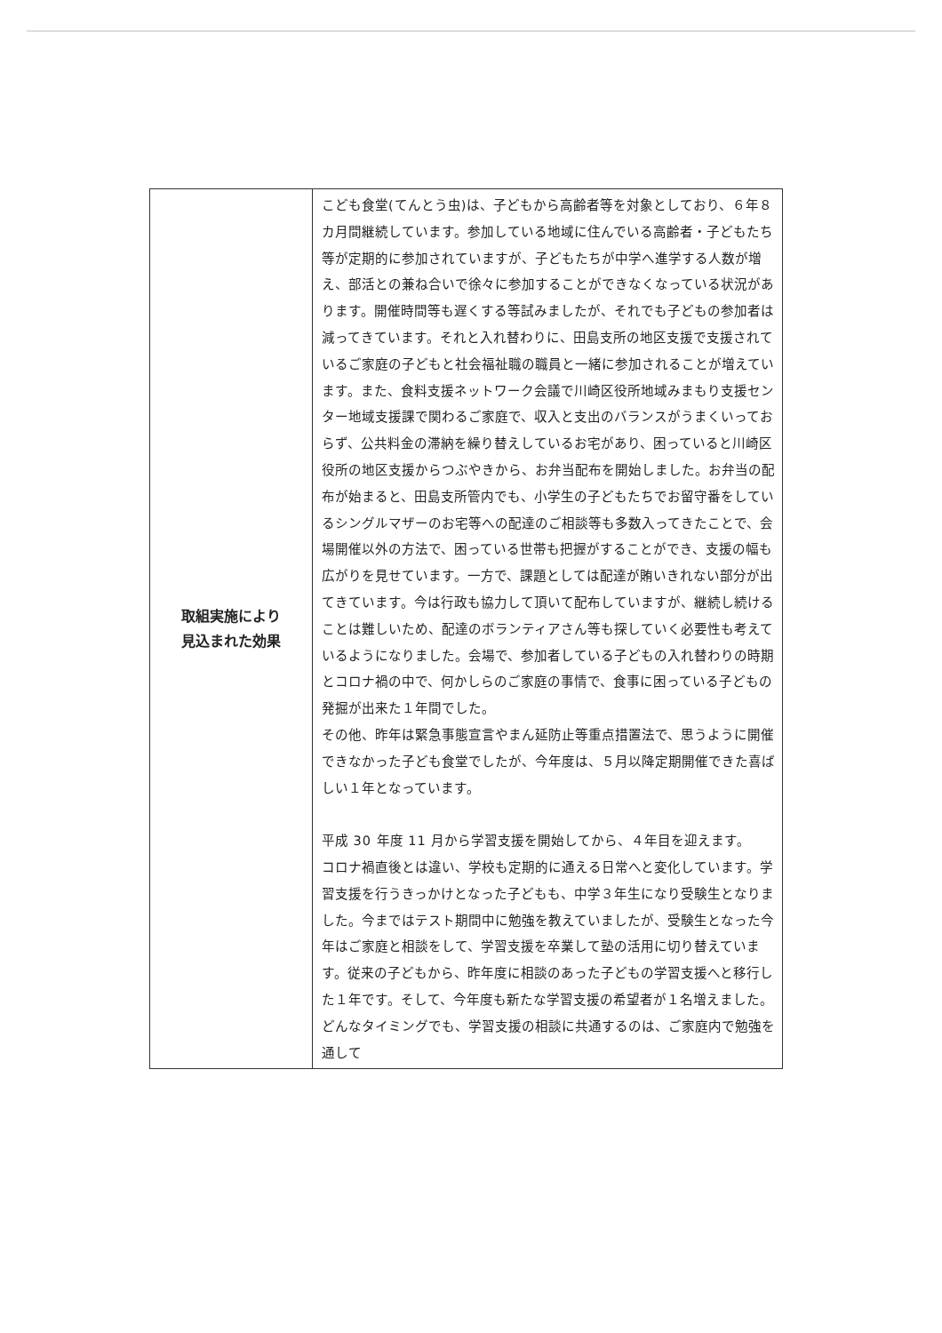| 取組実施により 見込まれた効果 | こども食堂(てんとう虫)は、子どもから高齢者等を対象としており、６年８カ月間継続しています。参加している地域に住んでいる高齢者・子どもたち等が定期的に参加されていますが、子どもたちが中学へ進学する人数が増え、部活との兼ね合いで徐々に参加することができなくなっている状況があります。開催時間等も遅くする等試みましたが、それでも子どもの参加者は減ってきています。それと入れ替わりに、田島支所の地区支援で支援されているご家庭の子どもと社会福祉職の職員と一緒に参加されることが増えています。また、食料支援ネットワーク会議で川崎区役所地域みまもり支援センター地域支援課で関わるご家庭で、収入と支出のバランスがうまくいっておらず、公共料金の滞納を繰り替えしているお宅があり、困っていると川崎区役所の地区支援からつぶやきから、お弁当配布を開始しました。お弁当の配布が始まると、田島支所管内でも、小学生の子どもたちでお留守番をしているシングルマザーのお宅等への配達のご相談等も多数入ってきたことで、会場開催以外の方法で、困っている世帯も把握がすることができ、支援の幅も広がりを見せています。一方で、課題としては配達が賄いきれない部分が出てきています。今は行政も協力して頂いて配布していますが、継続し続けることは難しいため、配達のボランティアさん等も探していく必要性も考えているようになりました。会場で、参加者している子どもの入れ替わりの時期とコロナ禍の中で、何かしらのご家庭の事情で、食事に困っている子どもの発掘が出来た１年間でした。 その他、昨年は緊急事態宣言やまん延防止等重点措置法で、思うように開催できなかった子ども食堂でしたが、今年度は、５月以降定期開催できた喜ばしい１年となっています。 平成 30 年度 11 月から学習支援を開始してから、４年目を迎えます。 コロナ禍直後とは違い、学校も定期的に通える日常へと変化しています。学習支援を行うきっかけとなった子どもも、中学３年生になり受験生となりました。今まではテスト期間中に勉強を教えていましたが、受験生となった今年はご家庭と相談をして、学習支援を卒業して塾の活用に切り替えています。従来の子どもから、昨年度に相談のあった子どもの学習支援へと移行した１年です。そして、今年度も新たな学習支援の希望者が１名増えました。どんなタイミングでも、学習支援の相談に共通するのは、ご家庭内で勉強を通して |